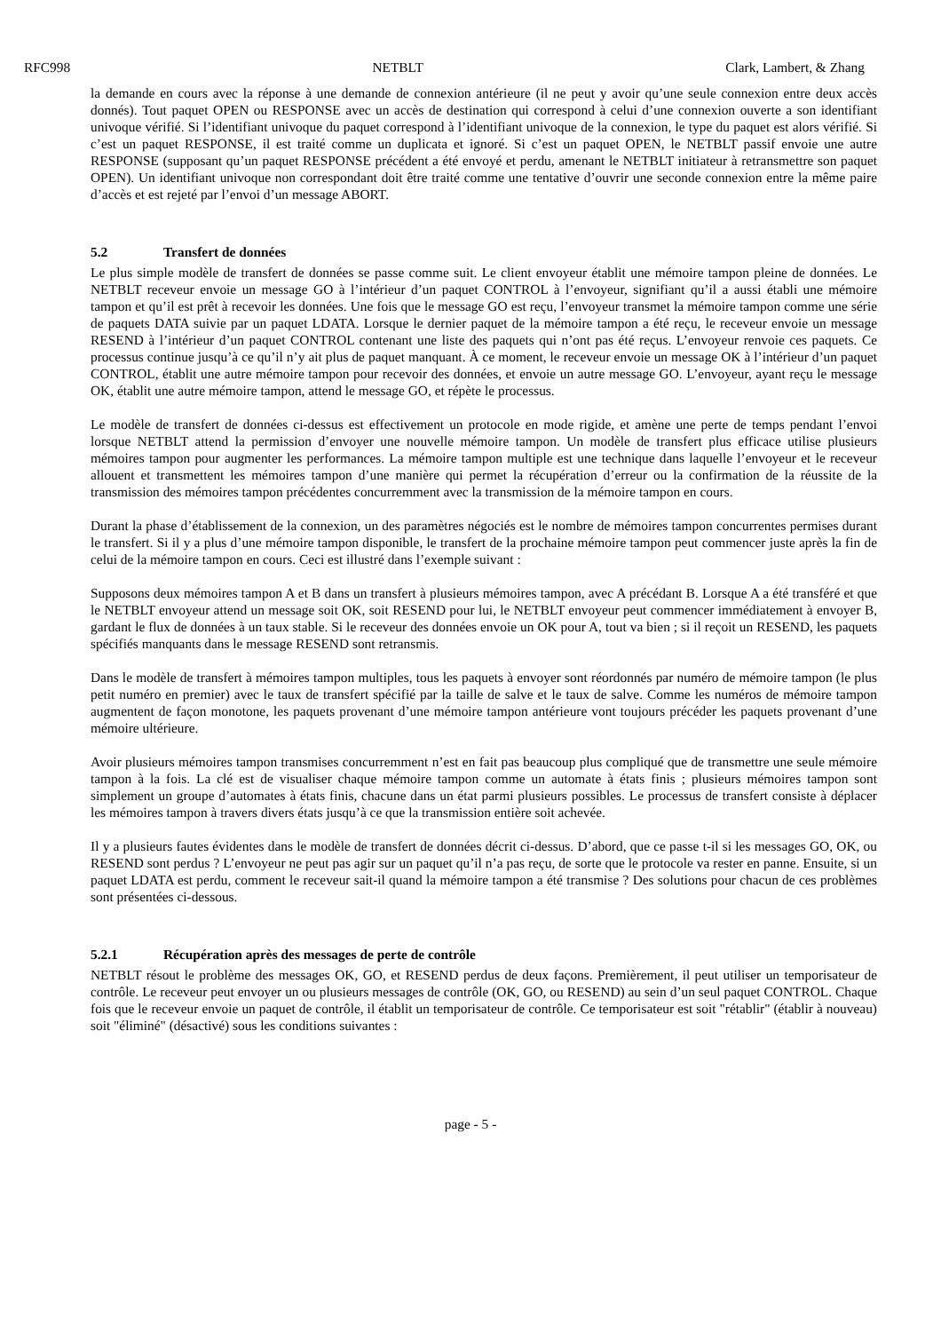RFC998 NETBLT Clark, Lambert, & Zhang
la demande en cours avec la réponse à une demande de connexion antérieure (il ne peut y avoir qu’une seule connexion entre deux accès donnés). Tout paquet OPEN ou RESPONSE avec un accès de destination qui correspond à celui d’une connexion ouverte a son identifiant univoque vérifié. Si l’identifiant univoque du paquet correspond à l’identifiant univoque de la connexion, le type du paquet est alors vérifié. Si c’est un paquet RESPONSE, il est traité comme un duplicata et ignoré. Si c’est un paquet OPEN, le NETBLT passif envoie une autre RESPONSE (supposant qu’un paquet RESPONSE précédent a été envoyé et perdu, amenant le NETBLT initiateur à retransmettre son paquet OPEN). Un identifiant univoque non correspondant doit être traité comme une tentative d’ouvrir une seconde connexion entre la même paire d’accès et est rejeté par l’envoi d’un message ABORT.
5.2 Transfert de données
Le plus simple modèle de transfert de données se passe comme suit. Le client envoyeur établit une mémoire tampon pleine de données. Le NETBLT receveur envoie un message GO à l’intérieur d’un paquet CONTROL à l’envoyeur, signifiant qu’il a aussi établi une mémoire tampon et qu’il est prêt à recevoir les données. Une fois que le message GO est reçu, l’envoyeur transmet la mémoire tampon comme une série de paquets DATA suivie par un paquet LDATA. Lorsque le dernier paquet de la mémoire tampon a été reçu, le receveur envoie un message RESEND à l’intérieur d’un paquet CONTROL contenant une liste des paquets qui n’ont pas été reçus. L’envoyeur renvoie ces paquets. Ce processus continue jusqu’à ce qu’il n’y ait plus de paquet manquant. À ce moment, le receveur envoie un message OK à l’intérieur d’un paquet CONTROL, établit une autre mémoire tampon pour recevoir des données, et envoie un autre message GO. L’envoyeur, ayant reçu le message OK, établit une autre mémoire tampon, attend le message GO, et répète le processus.
Le modèle de transfert de données ci-dessus est effectivement un protocole en mode rigide, et amène une perte de temps pendant l’envoi lorsque NETBLT attend la permission d’envoyer une nouvelle mémoire tampon. Un modèle de transfert plus efficace utilise plusieurs mémoires tampon pour augmenter les performances. La mémoire tampon multiple est une technique dans laquelle l’envoyeur et le receveur allouent et transmettent les mémoires tampon d’une manière qui permet la récupération d’erreur ou la confirmation de la réussite de la transmission des mémoires tampon précédentes concurremment avec la transmission de la mémoire tampon en cours.
Durant la phase d’établissement de la connexion, un des paramètres négociés est le nombre de mémoires tampon concurrentes permises durant le transfert. Si il y a plus d’une mémoire tampon disponible, le transfert de la prochaine mémoire tampon peut commencer juste après la fin de celui de la mémoire tampon en cours. Ceci est illustré dans l’exemple suivant :
Supposons deux mémoires tampon A et B dans un transfert à plusieurs mémoires tampon, avec A précédant B. Lorsque A a été transféré et que le NETBLT envoyeur attend un message soit OK, soit RESEND pour lui, le NETBLT envoyeur peut commencer immédiatement à envoyer B, gardant le flux de données à un taux stable. Si le receveur des données envoie un OK pour A, tout va bien ; si il reçoit un RESEND, les paquets spécifiés manquants dans le message RESEND sont retransmis.
Dans le modèle de transfert à mémoires tampon multiples, tous les paquets à envoyer sont réordonnés par numéro de mémoire tampon (le plus petit numéro en premier) avec le taux de transfert spécifié par la taille de salve et le taux de salve. Comme les numéros de mémoire tampon augmentent de façon monotone, les paquets provenant d’une mémoire tampon antérieure vont toujours précéder les paquets provenant d’une mémoire ultérieure.
Avoir plusieurs mémoires tampon transmises concurremment n’est en fait pas beaucoup plus compliqué que de transmettre une seule mémoire tampon à la fois. La clé est de visualiser chaque mémoire tampon comme un automate à états finis ; plusieurs mémoires tampon sont simplement un groupe d’automates à états finis, chacune dans un état parmi plusieurs possibles. Le processus de transfert consiste à déplacer les mémoires tampon à travers divers états jusqu’à ce que la transmission entière soit achevée.
Il y a plusieurs fautes évidentes dans le modèle de transfert de données décrit ci-dessus. D’abord, que ce passe t-il si les messages GO, OK, ou RESEND sont perdus ? L’envoyeur ne peut pas agir sur un paquet qu’il n’a pas reçu, de sorte que le protocole va rester en panne. Ensuite, si un paquet LDATA est perdu, comment le receveur sait-il quand la mémoire tampon a été transmise ? Des solutions pour chacun de ces problèmes sont présentées ci-dessous.
5.2.1 Récupération après des messages de perte de contrôle
NETBLT résout le problème des messages OK, GO, et RESEND perdus de deux façons. Premièrement, il peut utiliser un temporisateur de contrôle. Le receveur peut envoyer un ou plusieurs messages de contrôle (OK, GO, ou RESEND) au sein d’un seul paquet CONTROL. Chaque fois que le receveur envoie un paquet de contrôle, il établit un temporisateur de contrôle. Ce temporisateur est soit "rétablir" (établir à nouveau) soit "éliminé" (désactivé) sous les conditions suivantes :
page - 5 -